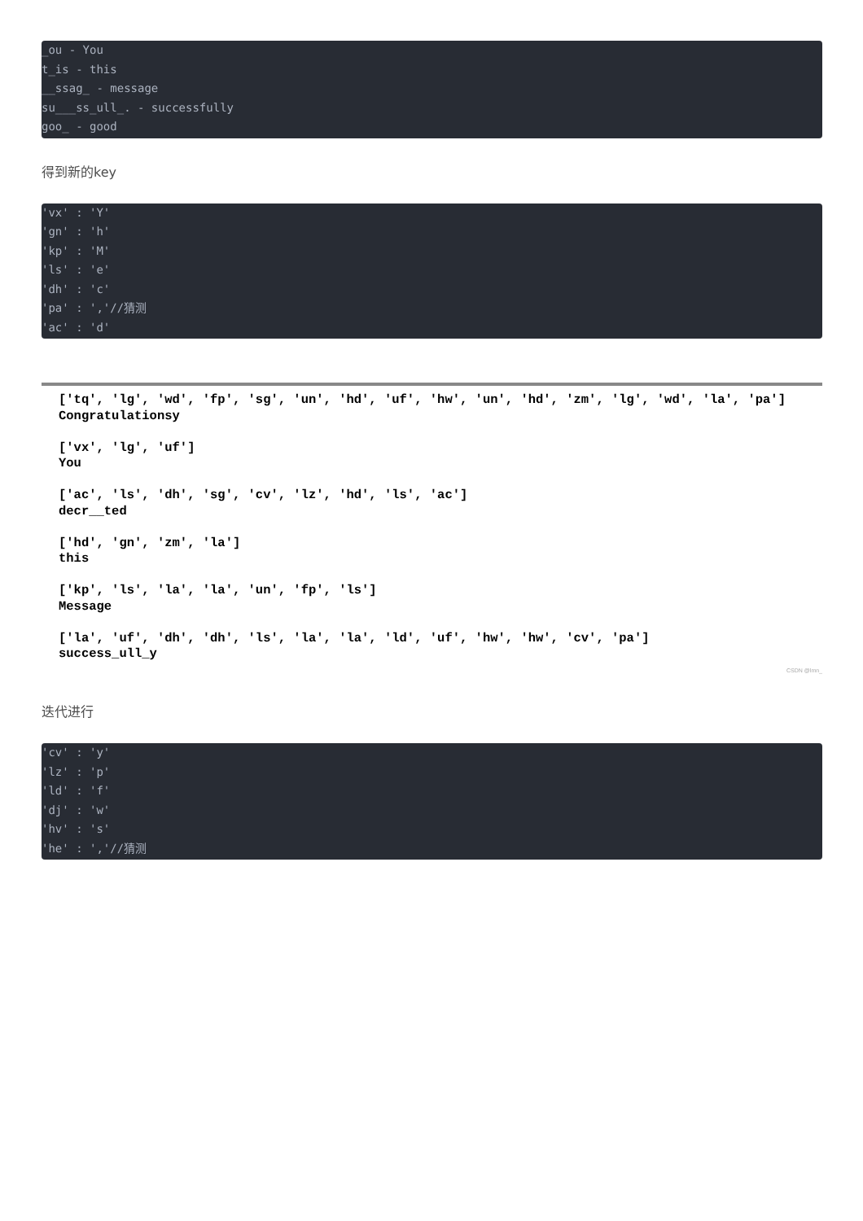_ou - You
t_is - this
__ssag_ - message
su___ss_ull_. - successfully
goo_ - good
得到新的key
'vx' : 'Y'
'gn' : 'h'
'kp' : 'M'
'ls' : 'e'
'dh' : 'c'
'pa' : ','//猜测
'ac' : 'd'
['tq', 'lg', 'wd', 'fp', 'sg', 'un', 'hd', 'uf', 'hw', 'un', 'hd', 'zm', 'lg', 'wd', 'la', 'pa'] Congratulationsy ['vx', 'lg', 'uf'] You ['ac', 'ls', 'dh', 'sg', 'cv', 'lz', 'hd', 'ls', 'ac'] decr__ted ['hd', 'gn', 'zm', 'la'] this ['kp', 'ls', 'la', 'la', 'un', 'fp', 'ls'] Message ['la', 'uf', 'dh', 'dh', 'ls', 'la', 'la', 'ld', 'uf', 'hw', 'hw', 'cv', 'pa'] success_ull_y
CSDN @lmn_
迭代进行
'cv' : 'y'
'lz' : 'p'
'ld' : 'f'
'dj' : 'w'
'hv' : 's'
'he' : ','//猜测